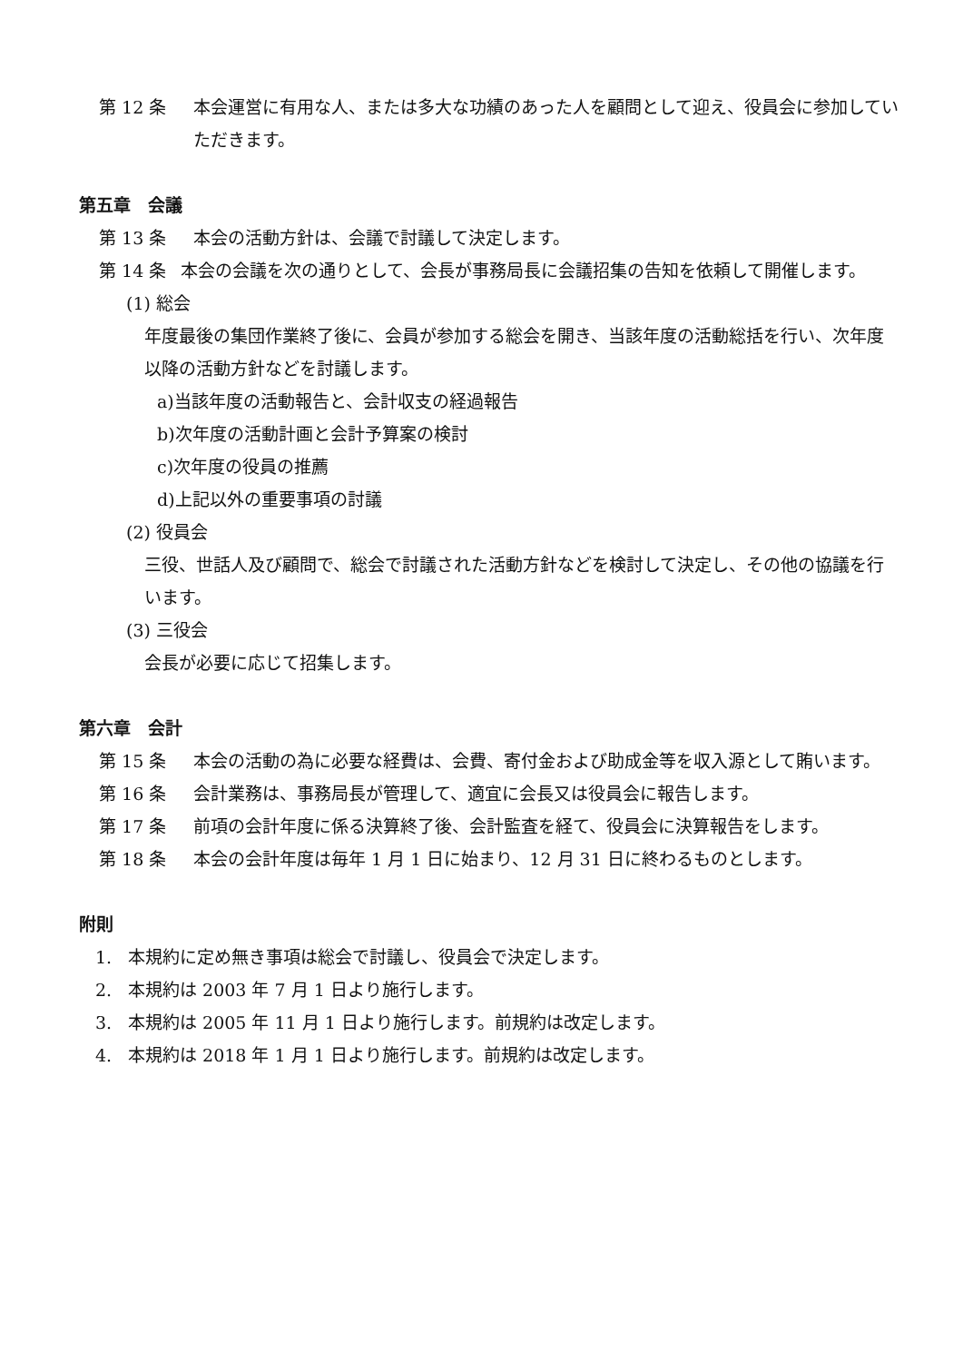第 12 条 本会運営に有用な人、または多大な功績のあった人を顧問として迎え、役員会に参加していただきます。
第五章　会議
第 13 条 本会の活動方針は、会議で討議して決定します。
第 14 条 本会の会議を次の通りとして、会長が事務局長に会議招集の告知を依頼して開催します。
(1) 総会
年度最後の集団作業終了後に、会員が参加する総会を開き、当該年度の活動総括を行い、次年度以降の活動方針などを討議します。
a)当該年度の活動報告と、会計収支の経過報告
b)次年度の活動計画と会計予算案の検討
c)次年度の役員の推薦
d)上記以外の重要事項の討議
(2) 役員会
三役、世話人及び顧問で、総会で討議された活動方針などを検討して決定し、その他の協議を行います。
(3) 三役会
会長が必要に応じて招集します。
第六章　会計
第 15 条 本会の活動の為に必要な経費は、会費、寄付金および助成金等を収入源として賄います。
第 16 条 会計業務は、事務局長が管理して、適宜に会長又は役員会に報告します。
第 17 条 前項の会計年度に係る決算終了後、会計監査を経て、役員会に決算報告をします。
第 18 条 本会の会計年度は毎年 1 月 1 日に始まり、12 月 31 日に終わるものとします。
附則
1. 本規約に定め無き事項は総会で討議し、役員会で決定します。
2. 本規約は 2003 年 7 月 1 日より施行します。
3. 本規約は 2005 年 11 月 1 日より施行します。前規約は改定します。
4. 本規約は 2018 年 1 月 1 日より施行します。前規約は改定します。